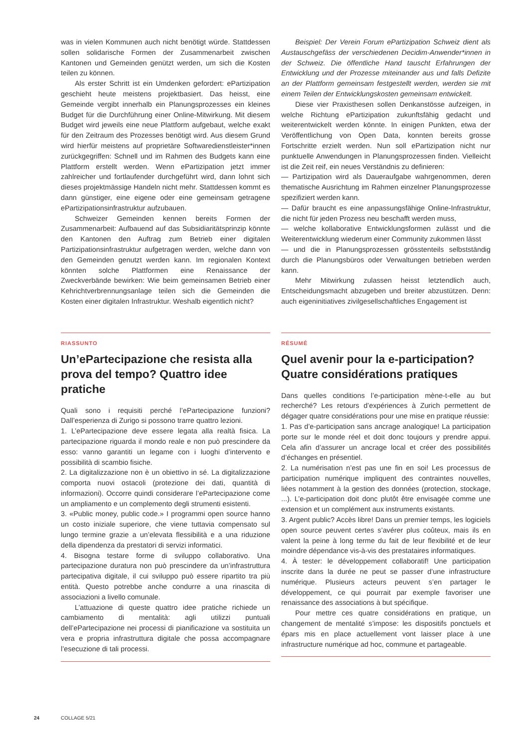was in vielen Kommunen auch nicht benötigt würde. Stattdessen sollen solidarische Formen der Zusammenarbeit zwischen Kantonen und Gemeinden genützt werden, um sich die Kosten teilen zu können.
Als erster Schritt ist ein Umdenken gefordert: ePartizipation geschieht heute meistens projektbasiert. Das heisst, eine Gemeinde vergibt innerhalb ein Planungsprozesses ein kleines Budget für die Durchführung einer Online-Mitwirkung. Mit diesem Budget wird jeweils eine neue Plattform aufgebaut, welche exakt für den Zeitraum des Prozesses benötigt wird. Aus diesem Grund wird hierfür meistens auf proprietäre Softwaredienstleister*innen zurückgegriffen: Schnell und im Rahmen des Budgets kann eine Plattform erstellt werden. Wenn ePartizipation jetzt immer zahlreicher und fortlaufender durchgeführt wird, dann lohnt sich dieses projektmässige Handeln nicht mehr. Stattdessen kommt es dann günstiger, eine eigene oder eine gemeinsam getragene ePartizipationsinfrastruktur aufzubauen.
Schweizer Gemeinden kennen bereits Formen der Zusammenarbeit: Aufbauend auf das Subsidiaritätsprinzip könnte den Kantonen den Auftrag zum Betrieb einer digitalen Partizipationsinfrastruktur aufgetragen werden, welche dann von den Gemeinden genutzt werden kann. Im regionalen Kontext könnten solche Plattformen eine Renaissance der Zweckverbände bewirken: Wie beim gemeinsamen Betrieb einer Kehrichtverbrennungsanlage teilen sich die Gemeinden die Kosten einer digitalen Infrastruktur. Weshalb eigentlich nicht?
Beispiel: Der Verein Forum ePartizipation Schweiz dient als Austauschgefäss der verschiedenen Decidim-Anwender*innen in der Schweiz. Die öffentliche Hand tauscht Erfahrungen der Entwicklung und der Prozesse miteinander aus und falls Defizite an der Plattform gemeinsam festgestellt werden, werden sie mit einem Teilen der Entwicklungskosten gemeinsam entwickelt.
Diese vier Praxisthesen sollen Denkanstösse aufzeigen, in welche Richtung ePartizipation zukunftsfähig gedacht und weiterentwickelt werden könnte. In einigen Punkten, etwa der Veröffentlichung von Open Data, konnten bereits grosse Fortschritte erzielt werden. Nun soll ePartizipation nicht nur punktuelle Anwendungen in Planungsprozessen finden. Vielleicht ist die Zeit reif, ein neues Verständnis zu definieren:
— Partizipation wird als Daueraufgabe wahrgenommen, deren thematische Ausrichtung im Rahmen einzelner Planungsprozesse spezifiziert werden kann.
— Dafür braucht es eine anpassungsfähige Online-Infrastruktur, die nicht für jeden Prozess neu beschafft werden muss,
— welche kollaborative Entwicklungsformen zulässt und die Weiterentwicklung wiederum einer Community zukommen lässt
— und die in Planungsprozessen grösstenteils selbstständig durch die Planungsbüros oder Verwaltungen betrieben werden kann.
Mehr Mitwirkung zulassen heisst letztendlich auch, Entscheidungsmacht abzugeben und breiter abzustützen. Denn: auch eigeninitiatives zivilgesellschaftliches Engagement ist
RIASSUNTO
Un’ePartecipazione che resista alla prova del tempo? Quattro idee pratiche
Quali sono i requisiti perché l’ePartecipazione funzioni? Dall’esperienza di Zurigo si possono trarre quattro lezioni.
1. L’ePartecipazione deve essere legata alla realtà fisica. La partecipazione riguarda il mondo reale e non può prescindere da esso: vanno garantiti un legame con i luoghi d’intervento e possibilità di scambio fisiche.
2. La digitalizzazione non è un obiettivo in sé. La digitalizzazione comporta nuovi ostacoli (protezione dei dati, quantità di informazioni). Occorre quindi considerare l’ePartecipazione come un ampliamento e un complemento degli strumenti esistenti.
3. «Public money, public code.» I programmi open source hanno un costo iniziale superiore, che viene tuttavia compensato sul lungo termine grazie a un’elevata flessibilità e a una riduzione della dipendenza da prestatori di servizi informatici.
4. Bisogna testare forme di sviluppo collaborativo. Una partecipazione duratura non può prescindere da un’infrastruttura partecipativa digitale, il cui sviluppo può essere ripartito tra più entità. Questo potrebbe anche condurre a una rinascita di associazioni a livello comunale.
L’attuazione di queste quattro idee pratiche richiede un cambiamento di mentalità: agli utilizzi puntuali dell’ePartecipazione nei processi di pianificazione va sostituita un vera e propria infrastruttura digitale che possa accompagnare l’esecuzione di tali processi.
RÉSUMÉ
Quel avenir pour la e-participation? Quatre considérations pratiques
Dans quelles conditions l’e-participation mène-t-elle au but recherché? Les retours d’expériences à Zurich permettent de dégager quatre considérations pour une mise en pratique réussie:
1. Pas d’e-participation sans ancrage analogique! La participation porte sur le monde réel et doit donc toujours y prendre appui. Cela afin d’assurer un ancrage local et créer des possibilités d’échanges en présentiel.
2. La numérisation n’est pas une fin en soi! Les processus de participation numérique impliquent des contraintes nouvelles, liées notamment à la gestion des données (protection, stockage, ...). L’e-participation doit donc plutôt être envisagée comme une extension et un complément aux instruments existants.
3. Argent public? Accès libre! Dans un premier temps, les logiciels open source peuvent certes s’avérer plus coûteux, mais ils en valent la peine à long terme du fait de leur flexibilité et de leur moindre dépendance vis-à-vis des prestataires informatiques.
4. À tester: le développement collaboratif! Une participation inscrite dans la durée ne peut se passer d’une infrastructure numérique. Plusieurs acteurs peuvent s’en partager le développement, ce qui pourrait par exemple favoriser une renaissance des associations à but spécifique.
Pour mettre ces quatre considérations en pratique, un changement de mentalité s’impose: les dispositifs ponctuels et épars mis en place actuellement vont laisser place à une infrastructure numérique ad hoc, commune et partageable.
24 COLLAGE 5/21